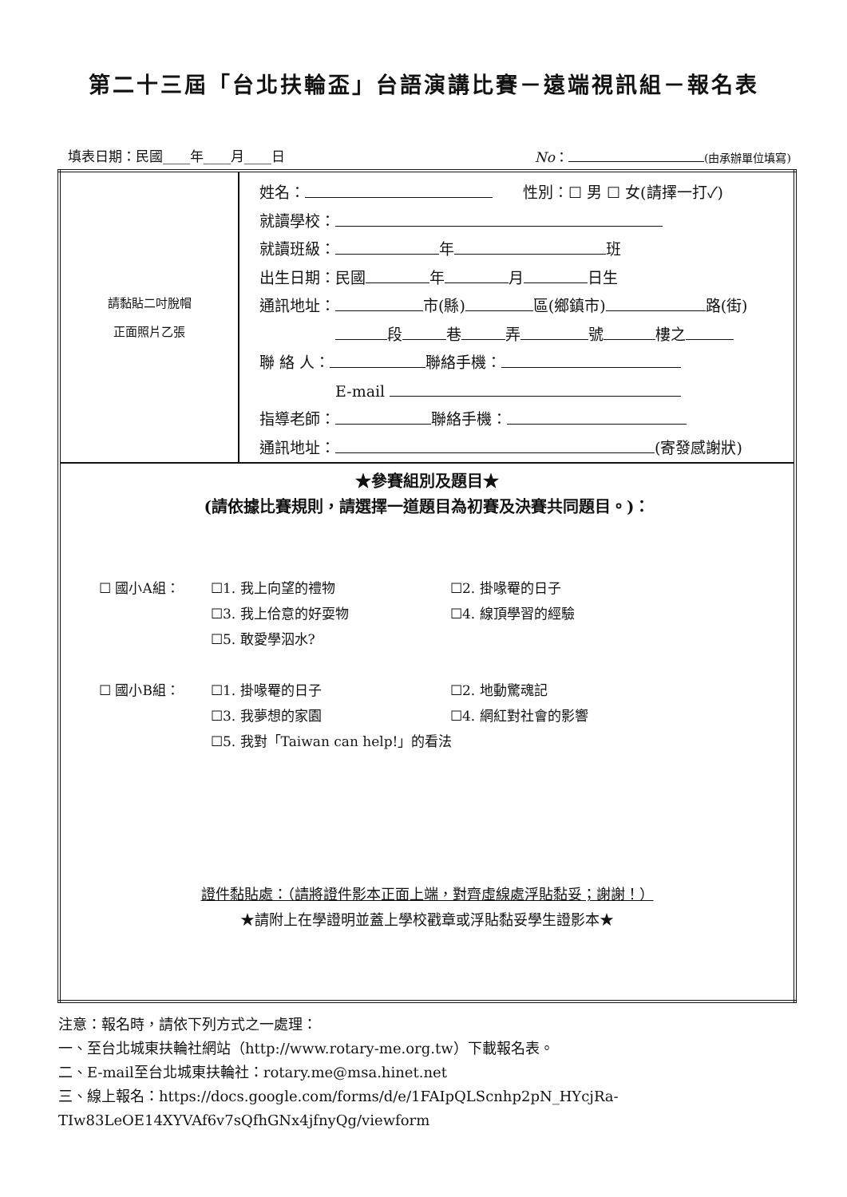第二十三屆「台北扶輪盃」台語演講比賽－遠端視訊組－報名表
填表日期：民國____年____月____日 No： (由承辦單位填寫)
| 請黏貼二吋脫帽 正面照片乙張 | 姓名： 性別：☐ 男 ☐ 女(請擇一打✓) 就讀學校： 就讀班級： 年 班 出生日期：民國 年 月 日生 通訊地址： 市(縣) 區(鄉鎮市) 路(街) 段 巷 弄 號 樓之 聯 絡 人： 聯絡手機： E-mail 指導老師： 聯絡手機： 通訊地址： (寄發感謝狀) |
| ★參賽組別及題目★ (請依據比賽規則，請選擇一道題目為初賽及決賽共同題目。)： ☐ 國小A組： ☐1. 我上向望的禮物 ☐2. 掛喙罨的日子 ☐3. 我上佮意的好耍物 ☐4. 線頂學習的經驗 ☐5. 敢愛學泅水? ☐ 國小B組： ☐1. 掛喙罨的日子 ☐2. 地動驚魂記 ☐3. 我夢想的家園 ☐4. 網紅對社會的影響 ☐5. 我對「Taiwan can help!」的看法 證件黏貼處：（請將證件影本正面上端，對齊虛線處浮貼黏妥；謝謝！） ★請附上在學證明並蓋上學校戳章或浮貼黏妥學生證影本★ | |
注意：報名時，請依下列方式之一處理：
一、至台北城東扶輪社網站（http://www.rotary-me.org.tw）下載報名表。
二、E-mail至台北城東扶輪社：rotary.me@msa.hinet.net
三、線上報名：https://docs.google.com/forms/d/e/1FAIpQLScnhp2pN_HYcjRa-
TIw83LeOE14XYVAf6v7sQfhGNx4jfnyQg/viewform